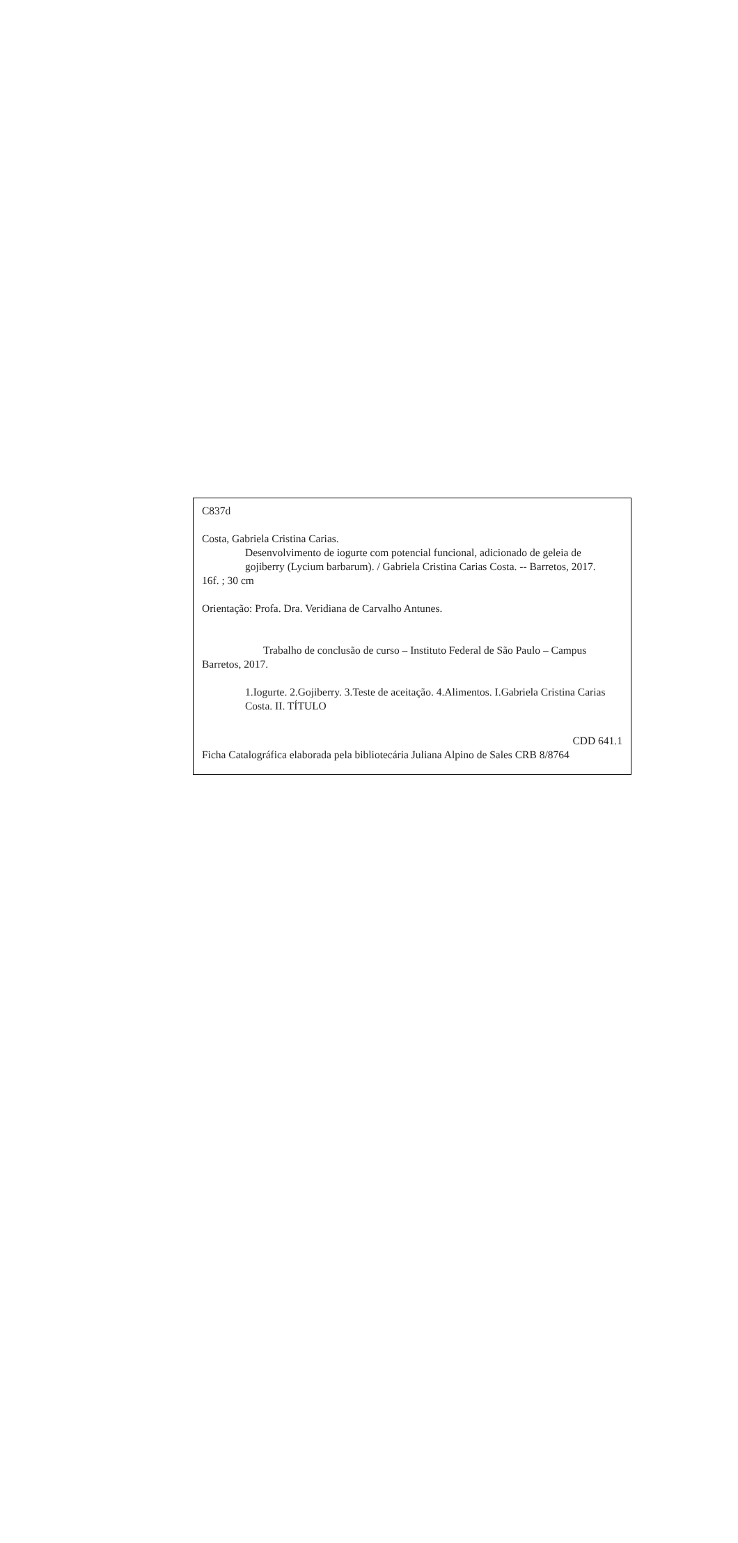C837d
Costa, Gabriela Cristina Carias.
Desenvolvimento de iogurte com potencial funcional, adicionado de geleia de gojiberry (Lycium barbarum). / Gabriela Cristina Carias Costa. -- Barretos, 2017.
16f. ; 30 cm
Orientação: Profa. Dra. Veridiana de Carvalho Antunes.
Trabalho de conclusão de curso – Instituto Federal de São Paulo – Campus Barretos, 2017.
1.Iogurte. 2.Gojiberry. 3.Teste de aceitação. 4.Alimentos. I.Gabriela Cristina Carias Costa. II. TÍTULO
CDD 641.1
Ficha Catalográfica elaborada pela bibliotecária Juliana Alpino de Sales CRB 8/8764